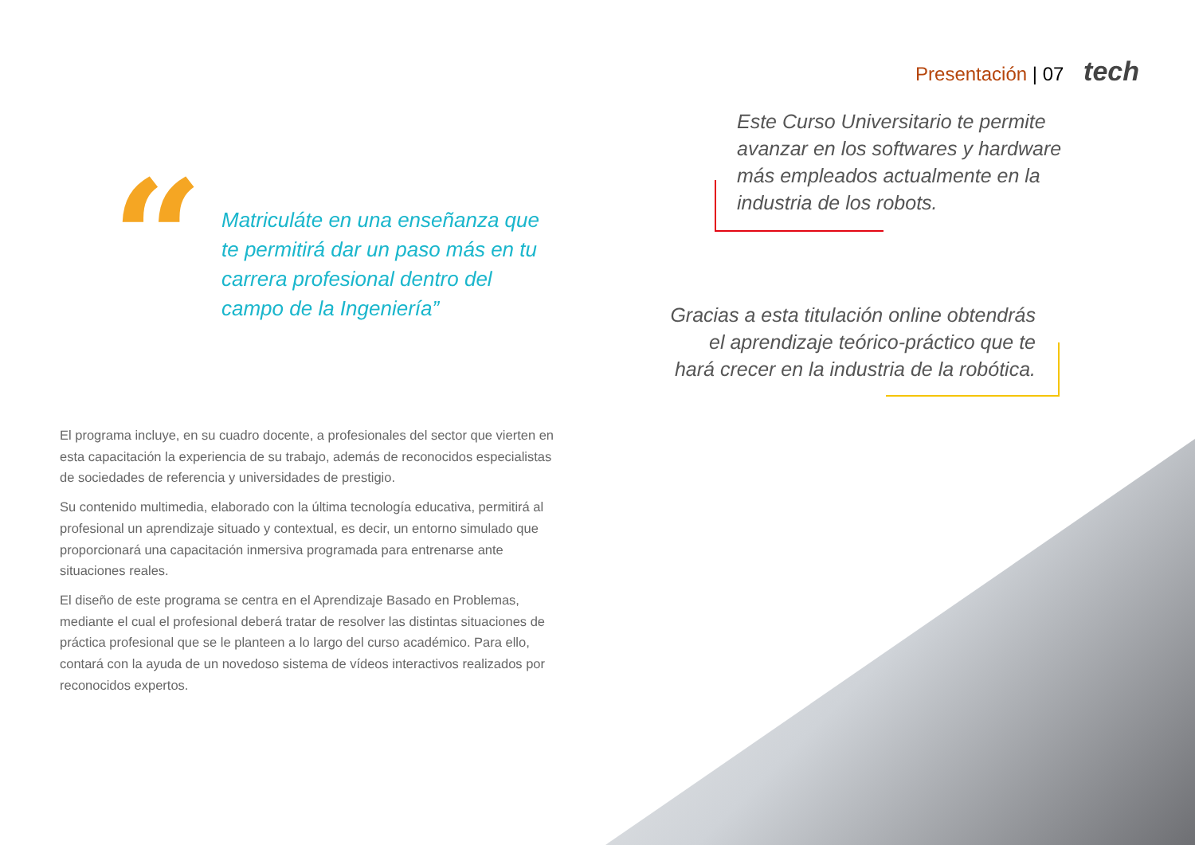Presentación | 07 tech
“
Matriculáte en una enseñanza que te permitirá dar un paso más en tu carrera profesional dentro del campo de la Ingeniería”
Este Curso Universitario te permite avanzar en los softwares y hardware más empleados actualmente en la industria de los robots.
Gracias a esta titulación online obtendrás el aprendizaje teórico-práctico que te hará crecer en la industria de la robótica.
El programa incluye, en su cuadro docente, a profesionales del sector que vierten en esta capacitación la experiencia de su trabajo, además de reconocidos especialistas de sociedades de referencia y universidades de prestigio.
Su contenido multimedia, elaborado con la última tecnología educativa, permitirá al profesional un aprendizaje situado y contextual, es decir, un entorno simulado que proporcionará una capacitación inmersiva programada para entrenarse ante situaciones reales.
El diseño de este programa se centra en el Aprendizaje Basado en Problemas, mediante el cual el profesional deberá tratar de resolver las distintas situaciones de práctica profesional que se le planteen a lo largo del curso académico. Para ello, contará con la ayuda de un novedoso sistema de vídeos interactivos realizados por reconocidos expertos.